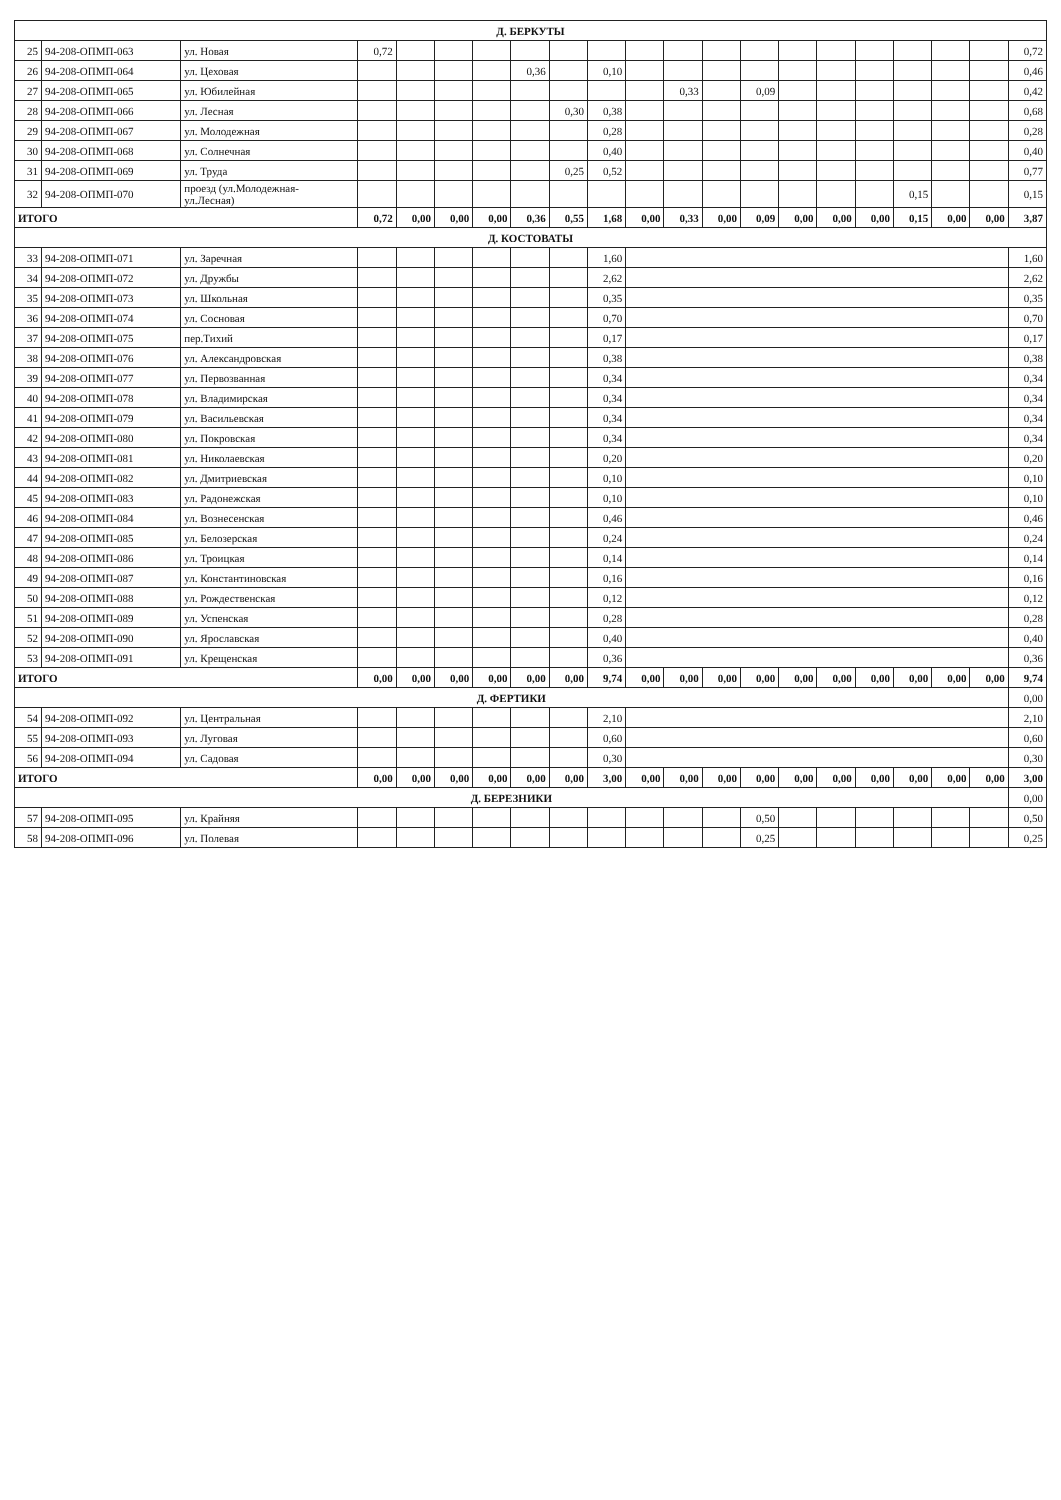| Д. БЕРКУТЫ | | | | | | | | | | | | | | | | | | | | |
| 25 | 94-208-ОПМП-063 | ул. Новая | 0,72 | | | | | | | | | | | | | | | | | 0,72 |
| 26 | 94-208-ОПМП-064 | ул. Цеховая | | | | | 0,36 | | 0,10 | | | | | | | | | | | 0,46 |
| 27 | 94-208-ОПМП-065 | ул. Юбилейная | | | | | | | | | 0,33 | | 0,09 | | | | | | | 0,42 |
| 28 | 94-208-ОПМП-066 | ул. Лесная | | | | | | 0,30 | 0,38 | | | | | | | | | | | 0,68 |
| 29 | 94-208-ОПМП-067 | ул. Молодежная | | | | | | | 0,28 | | | | | | | | | | | 0,28 |
| 30 | 94-208-ОПМП-068 | ул. Солнечная | | | | | | | 0,40 | | | | | | | | | | | 0,40 |
| 31 | 94-208-ОПМП-069 | ул. Труда | | | | | | 0,25 | 0,52 | | | | | | | | | | | 0,77 |
| 32 | 94-208-ОПМП-070 | проезд (ул.Молодежная- ул.Лесная) | | | | | | | | | | | | | | | 0,15 | | | 0,15 |
| ИТОГО | | | 0,72 | 0,00 | 0,00 | 0,00 | 0,36 | 0,55 | 1,68 | 0,00 | 0,33 | 0,00 | 0,09 | 0,00 | 0,00 | 0,00 | 0,15 | 0,00 | 0,00 | 3,87 |
| Д. КОСТОВАТЫ | | | | | | | | | | | | | | | | | | | | |
| 33 | 94-208-ОПМП-071 | ул. Заречная | | | | | | | 1,60 | | | | | | | | | | | 1,60 |
| 34 | 94-208-ОПМП-072 | ул. Дружбы | | | | | | | 2,62 | | | | | | | | | | | 2,62 |
| 35 | 94-208-ОПМП-073 | ул. Школьная | | | | | | | 0,35 | | | | | | | | | | | 0,35 |
| 36 | 94-208-ОПМП-074 | ул. Сосновая | | | | | | | 0,70 | | | | | | | | | | | 0,70 |
| 37 | 94-208-ОПМП-075 | пер.Тихий | | | | | | | 0,17 | | | | | | | | | | | 0,17 |
| 38 | 94-208-ОПМП-076 | ул. Александровская | | | | | | | 0,38 | | | | | | | | | | | 0,38 |
| 39 | 94-208-ОПМП-077 | ул. Первозванная | | | | | | | 0,34 | | | | | | | | | | | 0,34 |
| 40 | 94-208-ОПМП-078 | ул. Владимирская | | | | | | | 0,34 | | | | | | | | | | | 0,34 |
| 41 | 94-208-ОПМП-079 | ул. Васильевская | | | | | | | 0,34 | | | | | | | | | | | 0,34 |
| 42 | 94-208-ОПМП-080 | ул. Покровская | | | | | | | 0,34 | | | | | | | | | | | 0,34 |
| 43 | 94-208-ОПМП-081 | ул. Николаевская | | | | | | | 0,20 | | | | | | | | | | | 0,20 |
| 44 | 94-208-ОПМП-082 | ул. Дмитриевская | | | | | | | 0,10 | | | | | | | | | | | 0,10 |
| 45 | 94-208-ОПМП-083 | ул. Радонежская | | | | | | | 0,10 | | | | | | | | | | | 0,10 |
| 46 | 94-208-ОПМП-084 | ул. Вознесенская | | | | | | | 0,46 | | | | | | | | | | | 0,46 |
| 47 | 94-208-ОПМП-085 | ул. Белозерская | | | | | | | 0,24 | | | | | | | | | | | 0,24 |
| 48 | 94-208-ОПМП-086 | ул. Троицкая | | | | | | | 0,14 | | | | | | | | | | | 0,14 |
| 49 | 94-208-ОПМП-087 | ул. Константиновская | | | | | | | 0,16 | | | | | | | | | | | 0,16 |
| 50 | 94-208-ОПМП-088 | ул. Рождественская | | | | | | | 0,12 | | | | | | | | | | | 0,12 |
| 51 | 94-208-ОПМП-089 | ул. Успенская | | | | | | | 0,28 | | | | | | | | | | | 0,28 |
| 52 | 94-208-ОПМП-090 | ул. Ярославская | | | | | | | 0,40 | | | | | | | | | | | 0,40 |
| 53 | 94-208-ОПМП-091 | ул. Крещенская | | | | | | | 0,36 | | | | | | | | | | | 0,36 |
| ИТОГО | | | 0,00 | 0,00 | 0,00 | 0,00 | 0,00 | 0,00 | 9,74 | 0,00 | 0,00 | 0,00 | 0,00 | 0,00 | 0,00 | 0,00 | 0,00 | 0,00 | 0,00 | 9,74 |
| Д. ФЕРТИКИ | | | | | | | | | | | | | | | | | | | | 0,00 |
| 54 | 94-208-ОПМП-092 | ул. Центральная | | | | | | | 2,10 | | | | | | | | | | | 2,10 |
| 55 | 94-208-ОПМП-093 | ул. Луговая | | | | | | | 0,60 | | | | | | | | | | | 0,60 |
| 56 | 94-208-ОПМП-094 | ул. Садовая | | | | | | | 0,30 | | | | | | | | | | | 0,30 |
| ИТОГО | | | 0,00 | 0,00 | 0,00 | 0,00 | 0,00 | 0,00 | 3,00 | 0,00 | 0,00 | 0,00 | 0,00 | 0,00 | 0,00 | 0,00 | 0,00 | 0,00 | 0,00 | 3,00 |
| Д. БЕРЕЗНИКИ | | | | | | | | | | | | | | | | | | | | 0,00 |
| 57 | 94-208-ОПМП-095 | ул. Крайняя | | | | | | | | | | | 0,50 | | | | | | | 0,50 |
| 58 | 94-208-ОПМП-096 | ул. Полевая | | | | | | | | | | | 0,25 | | | | | | | 0,25 |